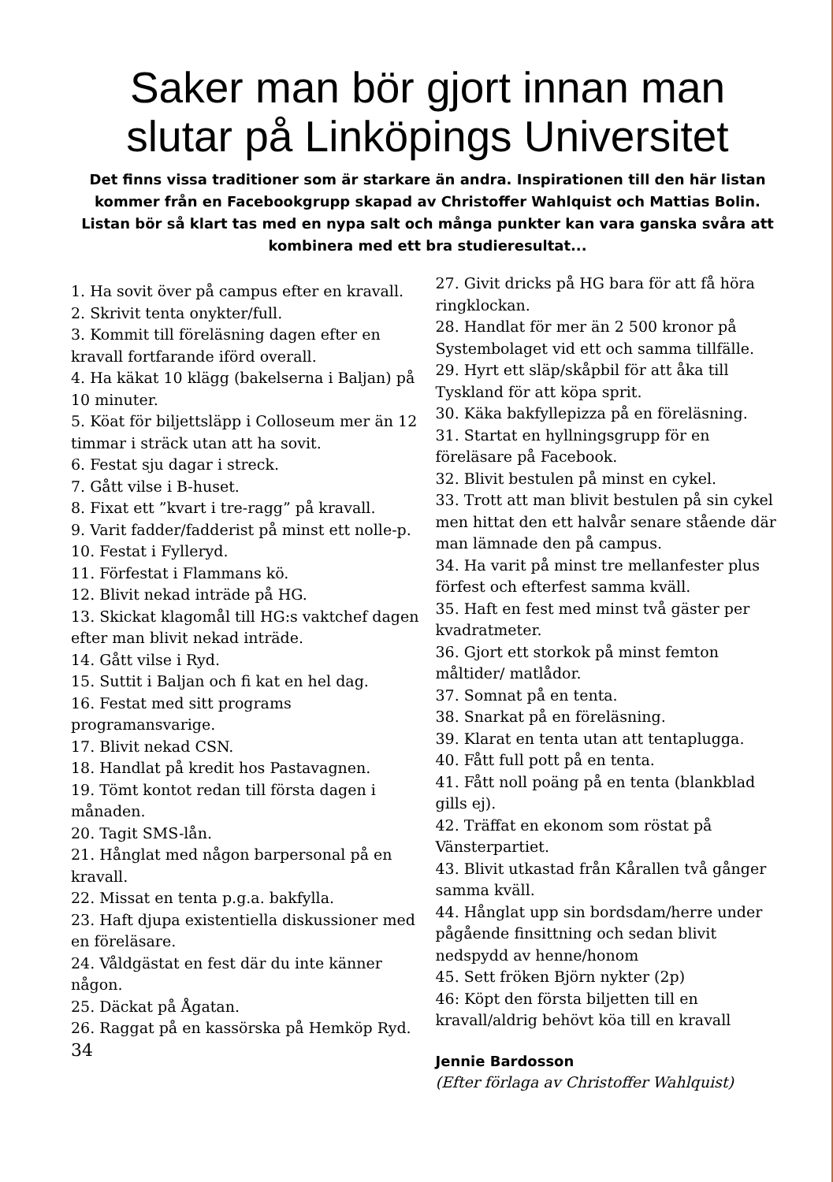Saker man bör gjort innan man
slutar på Linköpings Universitet
Det finns vissa traditioner som är starkare än andra. Inspirationen till den här listan kommer från en Facebookgrupp skapad av Christoffer Wahlquist och Mattias Bolin. Listan bör så klart tas med en nypa salt och många punkter kan vara ganska svåra att kombinera med ett bra studieresultat...
1. Ha sovit över på campus efter en kravall.
2. Skrivit tenta onykter/full.
3. Kommit till föreläsning dagen efter en kravall fortfarande iförd overall.
4. Ha käkat 10 klägg (bakelserna i Baljan) på 10 minuter.
5. Köat för biljettsläpp i Colloseum mer än 12 timmar i sträck utan att ha sovit.
6. Festat sju dagar i streck.
7. Gått vilse i B-huset.
8. Fixat ett ”kvart i tre-ragg” på kravall.
9. Varit fadder/fadderist på minst ett nolle-p.
10. Festat i Fylleryd.
11. Förfestat i Flammans kö.
12. Blivit nekad inträde på HG.
13. Skickat klagomål till HG:s vaktchef dagen efter man blivit nekad inträde.
14. Gått vilse i Ryd.
15. Suttit i Baljan och fi kat en hel dag.
16. Festat med sitt programs programansvarige.
17. Blivit nekad CSN.
18. Handlat på kredit hos Pastavagnen.
19. Tömt kontot redan till första dagen i månaden.
20. Tagit SMS-lån.
21. Hånglat med någon barpersonal på en kravall.
22. Missat en tenta p.g.a. bakfylla.
23. Haft djupa existentiella diskussioner med en föreläsare.
24. Våldgästat en fest där du inte känner någon.
25. Däckat på Ågatan.
26. Raggat på en kassörska på Hemköp Ryd.
34
27. Givit dricks på HG bara för att få höra ringklockan.
28. Handlat för mer än 2 500 kronor på Systembolaget vid ett och samma tillfälle.
29. Hyrt ett släp/skåpbil för att åka till Tyskland för att köpa sprit.
30. Käka bakfyllepizza på en föreläsning.
31. Startat en hyllningsgrupp för en föreläsare på Facebook.
32. Blivit bestulen på minst en cykel.
33. Trott att man blivit bestulen på sin cykel men hittat den ett halvår senare stående där man lämnade den på campus.
34. Ha varit på minst tre mellanfester plus förfest och efterfest samma kväll.
35. Haft en fest med minst två gäster per kvadratmeter.
36. Gjort ett storkok på minst femton måltider/ matlådor.
37. Somnat på en tenta.
38. Snarkat på en föreläsning.
39. Klarat en tenta utan att tentaplugga.
40. Fått full pott på en tenta.
41. Fått noll poäng på en tenta (blankblad gills ej).
42. Träffat en ekonom som röstat på Vänsterpartiet.
43. Blivit utkastad från Kårallen två gånger samma kväll.
44. Hånglat upp sin bordsdam/herre under pågående finsittning och sedan blivit nedspydd av henne/honom
45. Sett fröken Björn nykter (2p)
46: Köpt den första biljetten till en kravall/aldrig behövt köa till en kravall
Jennie Bardosson
(Efter förlaga av Christoffer Wahlquist)